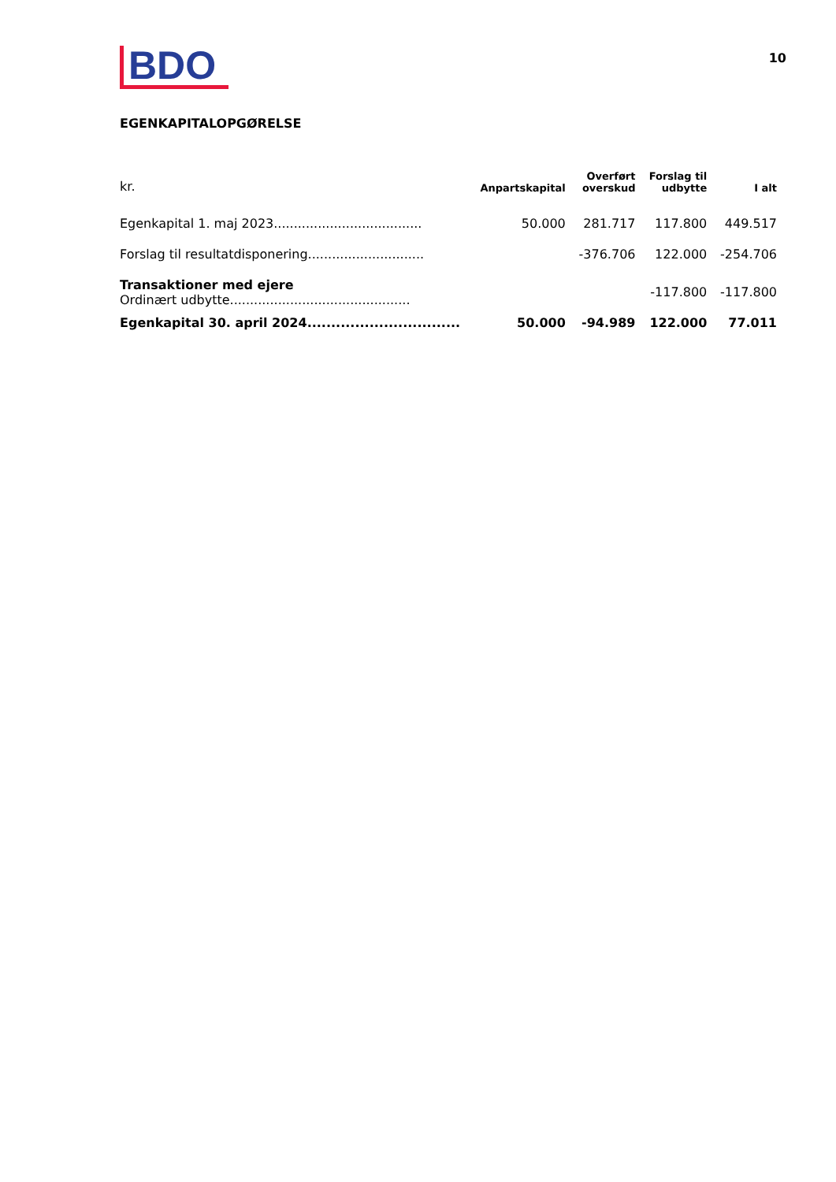BDO
10
EGENKAPITALOPGØRELSE
| kr. | Anpartskapital | Overført overskud | Forslag til udbytte | I alt |
| --- | --- | --- | --- | --- |
| Egenkapital 1. maj 2023..................................... | 50.000 | 281.717 | 117.800 | 449.517 |
| Forslag til resultatdisponering............................. | | -376.706 | 122.000 | -254.706 |
| Transaktioner med ejere Ordinært udbytte............................................. | | | -117.800 | -117.800 |
| Egenkapital 30. april 2024................................ | 50.000 | -94.989 | 122.000 | 77.011 |